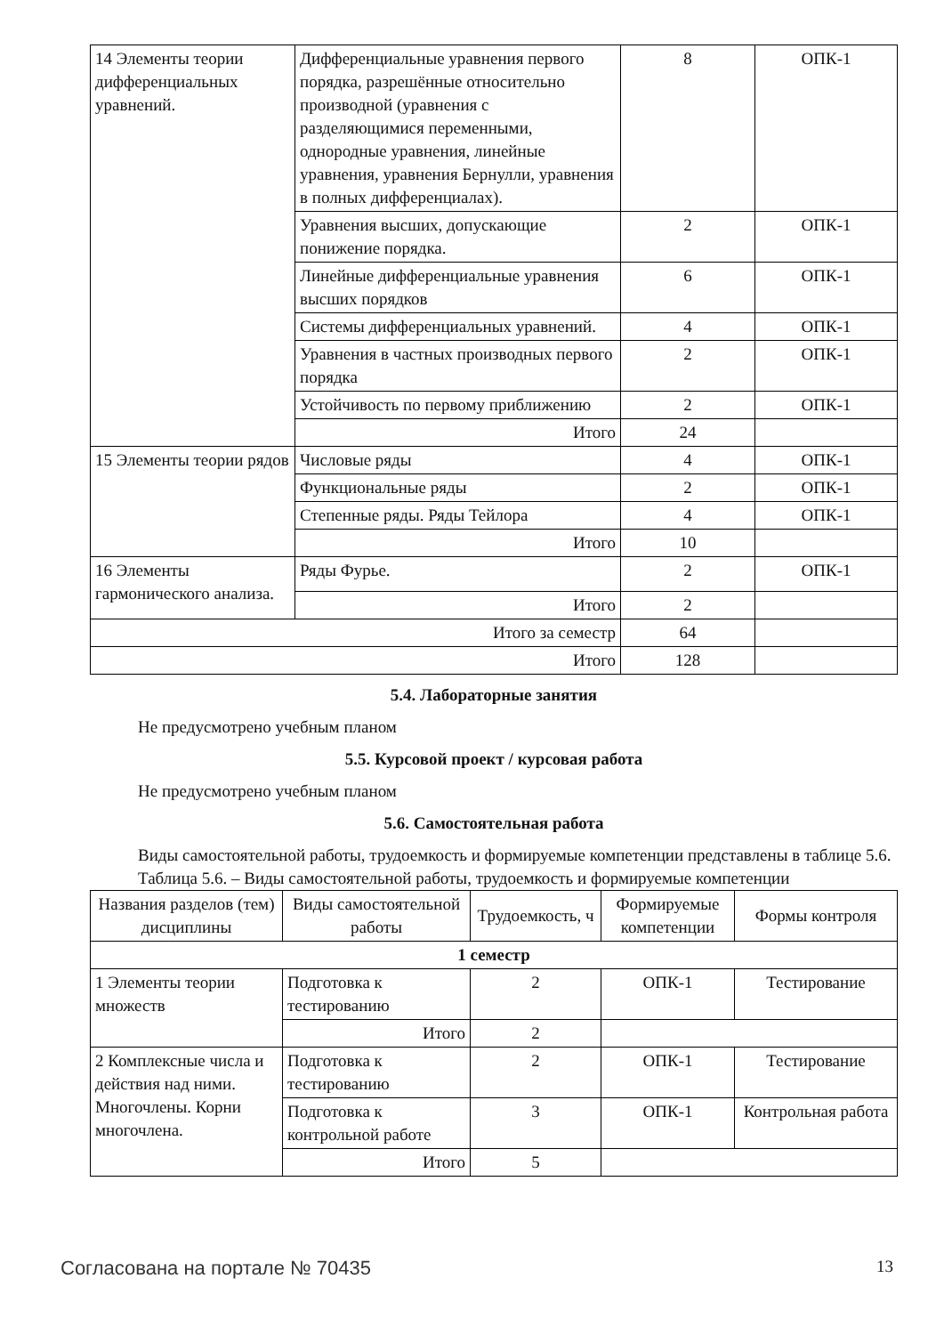| 14 Элементы теории дифференциальных уравнений. | Дифференциальные уравнения первого порядка, разрешённые относительно производной (уравнения с разделяющимися переменными, однородные уравнения, линейные уравнения, уравнения Бернулли, уравнения в полных дифференциалах). | 8 | ОПК-1 |
| | Уравнения высших, допускающие понижение порядка. | 2 | ОПК-1 |
| | Линейные дифференциальные уравнения высших порядков | 6 | ОПК-1 |
| | Системы дифференциальных уравнений. | 4 | ОПК-1 |
| | Уравнения в частных производных первого порядка | 2 | ОПК-1 |
| | Устойчивость по первому приближению | 2 | ОПК-1 |
| | Итого | 24 | |
| 15 Элементы теории рядов | Числовые ряды | 4 | ОПК-1 |
| | Функциональные ряды | 2 | ОПК-1 |
| | Степенные ряды. Ряды Тейлора | 4 | ОПК-1 |
| | Итого | 10 | |
| 16 Элементы гармонического анализа. | Ряды Фурье. | 2 | ОПК-1 |
| | Итого | 2 | |
| Итого за семестр | | 64 | |
| Итого | | 128 | |
5.4. Лабораторные занятия
Не предусмотрено учебным планом
5.5. Курсовой проект / курсовая работа
Не предусмотрено учебным планом
5.6. Самостоятельная работа
Виды самостоятельной работы, трудоемкость и формируемые компетенции представлены в таблице 5.6.
Таблица 5.6. – Виды самостоятельной работы, трудоемкость и формируемые компетенции
| Названия разделов (тем) дисциплины | Виды самостоятельной работы | Трудоемкость, ч | Формируемые компетенции | Формы контроля |
| --- | --- | --- | --- | --- |
| 1 семестр | | | | |
| 1 Элементы теории множеств | Подготовка к тестированию | 2 | ОПК-1 | Тестирование |
| | Итого | 2 | | |
| 2 Комплексные числа и действия над ними. Многочлены. Корни многочлена. | Подготовка к тестированию | 2 | ОПК-1 | Тестирование |
| | Подготовка к контрольной работе | 3 | ОПК-1 | Контрольная работа |
| | Итого | 5 | | |
Согласована на портале № 70435 13